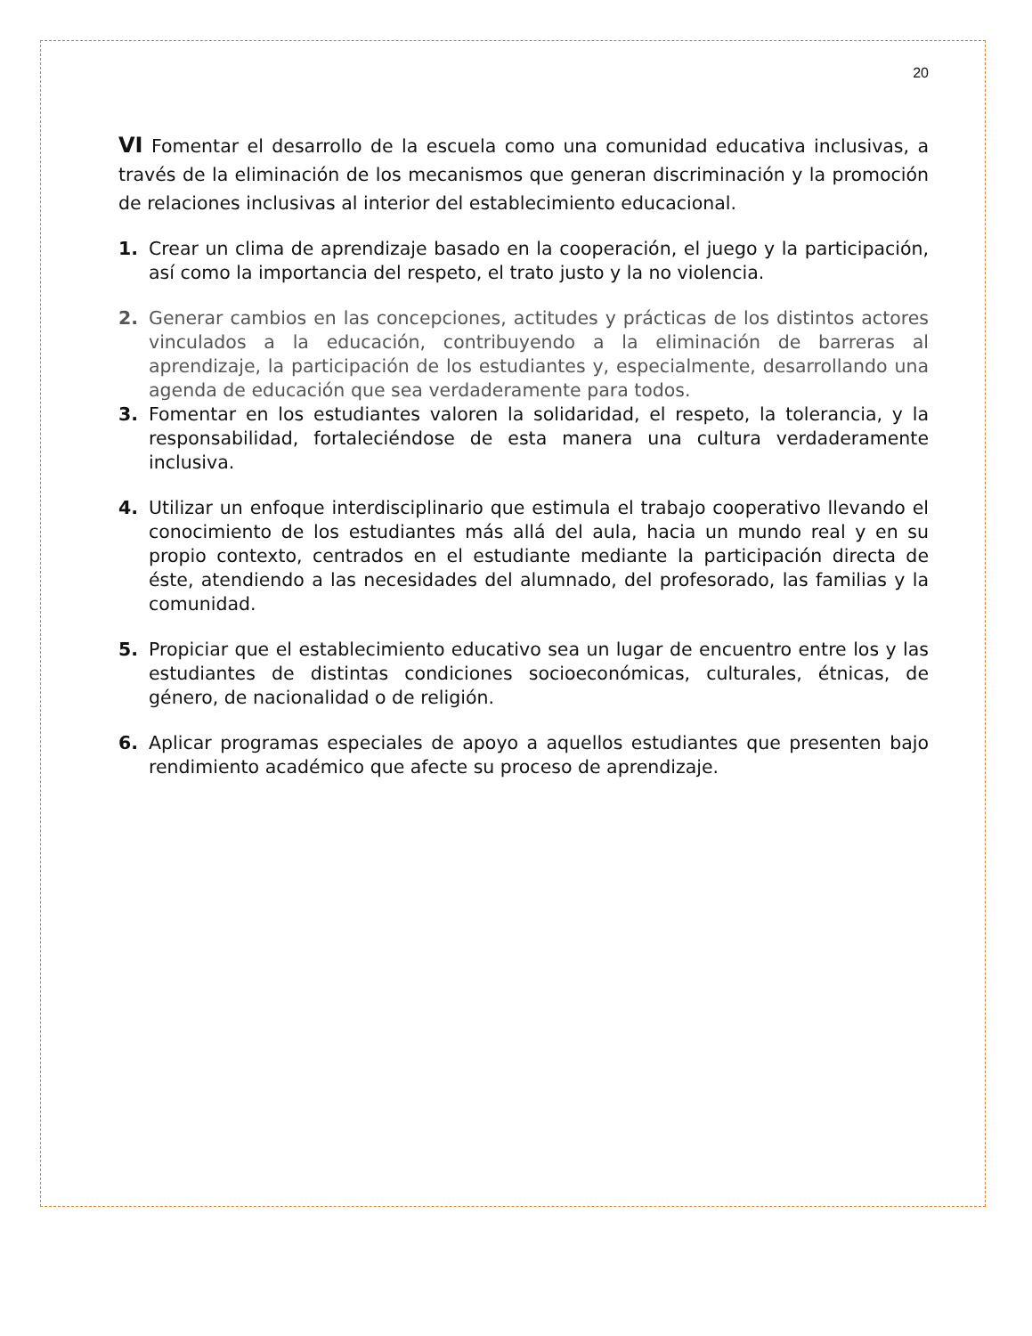20
VI Fomentar el desarrollo de la escuela como una comunidad educativa inclusivas, a través de la eliminación de los mecanismos que generan discriminación y la promoción de relaciones inclusivas al interior del establecimiento educacional.
1. Crear un clima de aprendizaje basado en la cooperación, el juego y la participación, así como la importancia del respeto, el trato justo y la no violencia.
2. Generar cambios en las concepciones, actitudes y prácticas de los distintos actores vinculados a la educación, contribuyendo a la eliminación de barreras al aprendizaje, la participación de los estudiantes y, especialmente, desarrollando una agenda de educación que sea verdaderamente para todos.
3. Fomentar en los estudiantes valoren la solidaridad, el respeto, la tolerancia, y la responsabilidad, fortaleciéndose de esta manera una cultura verdaderamente inclusiva.
4. Utilizar un enfoque interdisciplinario que estimula el trabajo cooperativo llevando el conocimiento de los estudiantes más allá del aula, hacia un mundo real y en su propio contexto, centrados en el estudiante mediante la participación directa de éste, atendiendo a las necesidades del alumnado, del profesorado, las familias y la comunidad.
5. Propiciar que el establecimiento educativo sea un lugar de encuentro entre los y las estudiantes de distintas condiciones socioeconómicas, culturales, étnicas, de género, de nacionalidad o de religión.
6. Aplicar programas especiales de apoyo a aquellos estudiantes que presenten bajo rendimiento académico que afecte su proceso de aprendizaje.